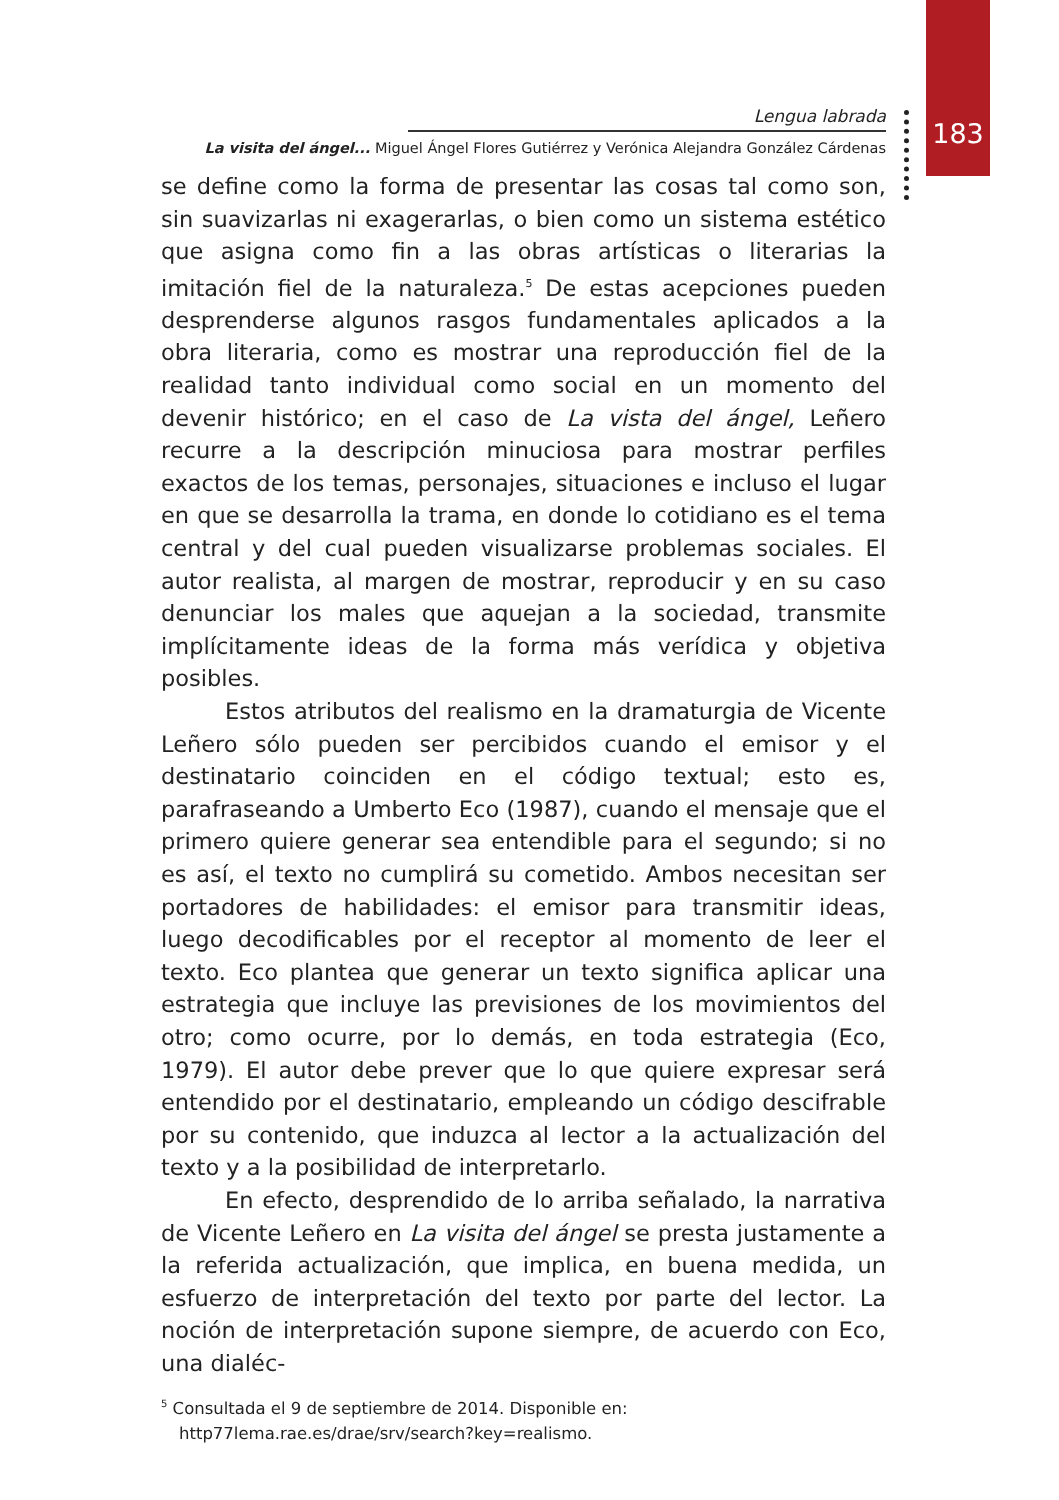183
Lengua labrada
La visita del ángel... Miguel Ángel Flores Gutiérrez y Verónica Alejandra González Cárdenas
se define como la forma de presentar las cosas tal como son, sin suavizarlas ni exagerarlas, o bien como un sistema estético que asigna como fin a las obras artísticas o literarias la imitación fiel de la naturaleza.<sup>5</sup> De estas acepciones pueden desprenderse algunos rasgos fundamentales aplicados a la obra literaria, como es mostrar una reproducción fiel de la realidad tanto individual como social en un momento del devenir histórico; en el caso de La vista del ángel, Leñero recurre a la descripción minuciosa para mostrar perfiles exactos de los temas, personajes, situaciones e incluso el lugar en que se desarrolla la trama, en donde lo cotidiano es el tema central y del cual pueden visualizarse problemas sociales. El autor realista, al margen de mostrar, reproducir y en su caso denunciar los males que aquejan a la sociedad, transmite implícitamente ideas de la forma más verídica y objetiva posibles.
Estos atributos del realismo en la dramaturgia de Vicente Leñero sólo pueden ser percibidos cuando el emisor y el destinatario coinciden en el código textual; esto es, parafraseando a Umberto Eco (1987), cuando el mensaje que el primero quiere generar sea entendible para el segundo; si no es así, el texto no cumplirá su cometido. Ambos necesitan ser portadores de habilidades: el emisor para transmitir ideas, luego decodificables por el receptor al momento de leer el texto. Eco plantea que generar un texto significa aplicar una estrategia que incluye las previsiones de los movimientos del otro; como ocurre, por lo demás, en toda estrategia (Eco, 1979). El autor debe prever que lo que quiere expresar será entendido por el destinatario, empleando un código descifrable por su contenido, que induzca al lector a la actualización del texto y a la posibilidad de interpretarlo.
En efecto, desprendido de lo arriba señalado, la narrativa de Vicente Leñero en La visita del ángel se presta justamente a la referida actualización, que implica, en buena medida, un esfuerzo de interpretación del texto por parte del lector. La noción de interpretación supone siempre, de acuerdo con Eco, una dialéc-
<sup>5</sup> Consultada el 9 de septiembre de 2014. Disponible en: http77lema.rae.es/drae/srv/search?key=realismo.